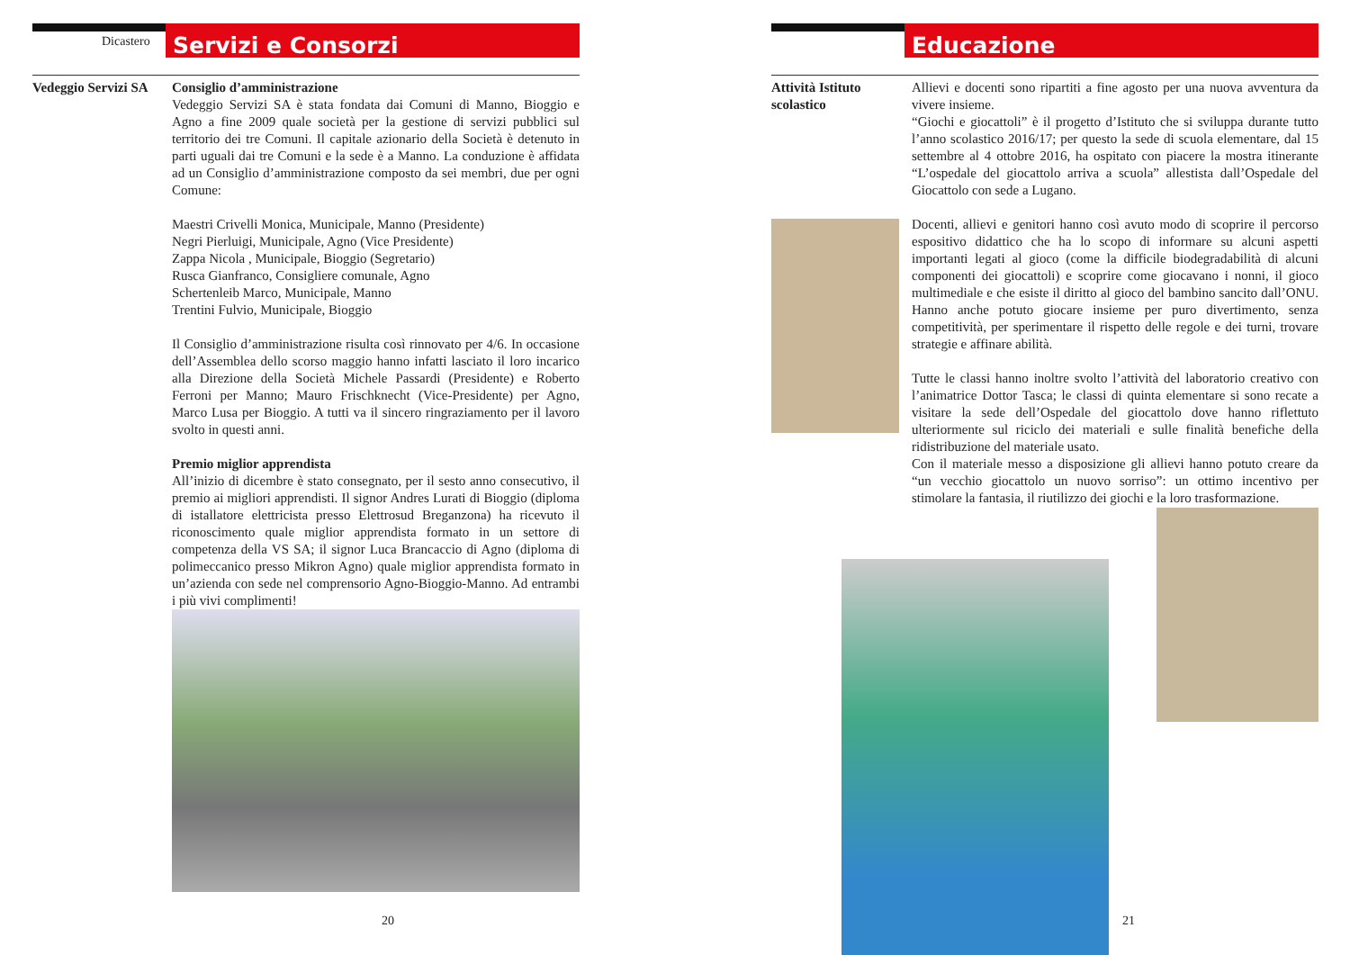Servizi e Consorzi
Dicastero
Vedeggio Servizi SA
Consiglio d’amministrazione
Vedeggio Servizi SA è stata fondata dai Comuni di Manno, Bioggio e Agno a fine 2009 quale società per la gestione di servizi pubblici sul territorio dei tre Comuni. Il capitale azionario della Società è detenuto in parti uguali dai tre Comuni e la sede è a Manno. La conduzione è affidata ad un Consiglio d’amministrazione composto da sei membri, due per ogni Comune:
Maestri Crivelli Monica, Municipale, Manno (Presidente)
Negri Pierluigi, Municipale, Agno (Vice Presidente)
Zappa Nicola , Municipale, Bioggio (Segretario)
Rusca Gianfranco, Consigliere comunale, Agno
Schertenleib Marco, Municipale, Manno
Trentini Fulvio, Municipale, Bioggio
Il Consiglio d’amministrazione risulta così rinnovato per 4/6. In occasione dell’Assemblea dello scorso maggio hanno infatti lasciato il loro incarico alla Direzione della Società Michele Passardi (Presidente) e Roberto Ferroni per Manno; Mauro Frischknecht (Vice-Presidente) per Agno, Marco Lusa per Bioggio. A tutti va il sincero ringraziamento per il lavoro svolto in questi anni.
Premio miglior apprendista
All’inizio di dicembre è stato consegnato, per il sesto anno consecutivo, il premio ai migliori apprendisti. Il signor Andres Lurati di Bioggio (diploma di istallatore elettricista presso Elettrosud Breganzona) ha ricevuto il riconoscimento quale miglior apprendista formato in un settore di competenza della VS SA; il signor Luca Brancaccio di Agno (diploma di polimeccanico presso Mikron Agno) quale miglior apprendista formato in un’azienda con sede nel comprensorio Agno-Bioggio-Manno. Ad entrambi i più vivi complimenti!
20
Educazione
Attività Istituto
scolastico
Allievi e docenti sono ripartiti a fine agosto per una nuova avventura da vivere insieme.
“Giochi e giocattoli” è il progetto d’Istituto che si sviluppa durante tutto l’anno scolastico 2016/17; per questo la sede di scuola elementare, dal 15 settembre al 4 ottobre 2016, ha ospitato con piacere la mostra itinerante “L’ospedale del giocattolo arriva a scuola” allestista dall’Ospedale del Giocattolo con sede a Lugano.
Docenti, allievi e genitori hanno così avuto modo di scoprire il percorso espositivo didattico che ha lo scopo di informare su alcuni aspetti importanti legati al gioco (come la difficile biodegradabilità di alcuni componenti dei giocattoli) e scoprire come giocavano i nonni, il gioco multimediale e che esiste il diritto al gioco del bambino sancito dall’ONU. Hanno anche potuto giocare insieme per puro divertimento, senza competitività, per sperimentare il rispetto delle regole e dei turni, trovare strategie e affinare abilità.
Tutte le classi hanno inoltre svolto l’attività del laboratorio creativo con l’animatrice Dottor Tasca; le classi di quinta elementare si sono recate a visitare la sede dell’Ospedale del giocattolo dove hanno riflettuto ulteriormente sul riciclo dei materiali e sulle finalità benefiche della ridistribuzione del materiale usato.
Con il materiale messo a disposizione gli allievi hanno potuto creare da “un vecchio giocattolo un nuovo sorriso”: un ottimo incentivo per stimolare la fantasia, il riutilizzo dei giochi e la loro trasformazione.
21